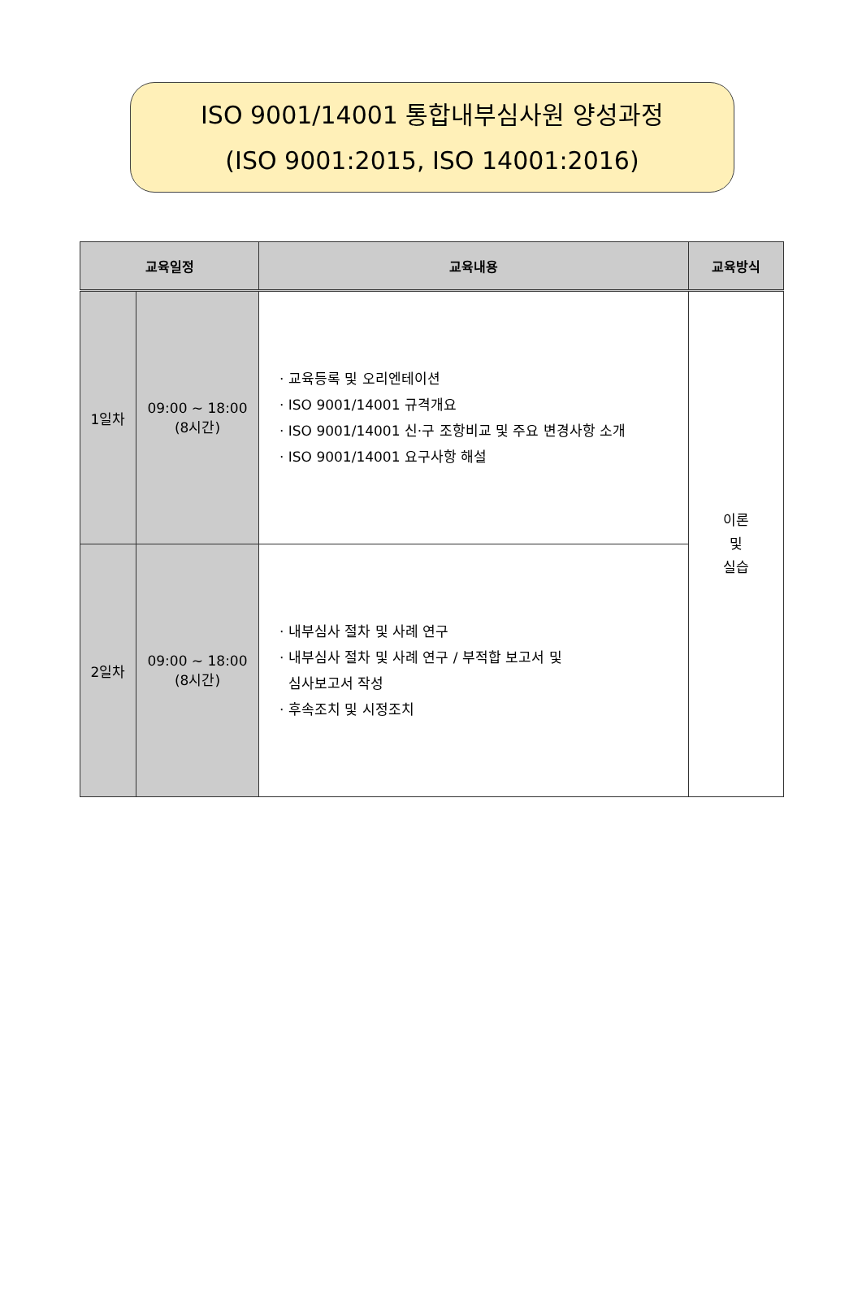ISO 9001/14001 통합내부심사원 양성과정
(ISO 9001:2015, ISO 14001:2016)
| 교육일정 | | 교육내용 | 교육방식 |
| --- | --- | --- | --- |
| 1일차 | 09:00 ~ 18:00 (8시간) | · 교육등록 및 오리엔테이션 · ISO 9001/14001 규격개요 · ISO 9001/14001 신·구 조항비교 및 주요 변경사항 소개 · ISO 9001/14001 요구사항 해설 | 이론 및 실습 |
| 2일차 | 09:00 ~ 18:00 (8시간) | · 내부심사 절차 및 사례 연구 · 내부심사 절차 및 사례 연구 / 부적합 보고서 및 심사보고서 작성 · 후속조치 및 시정조치 | |